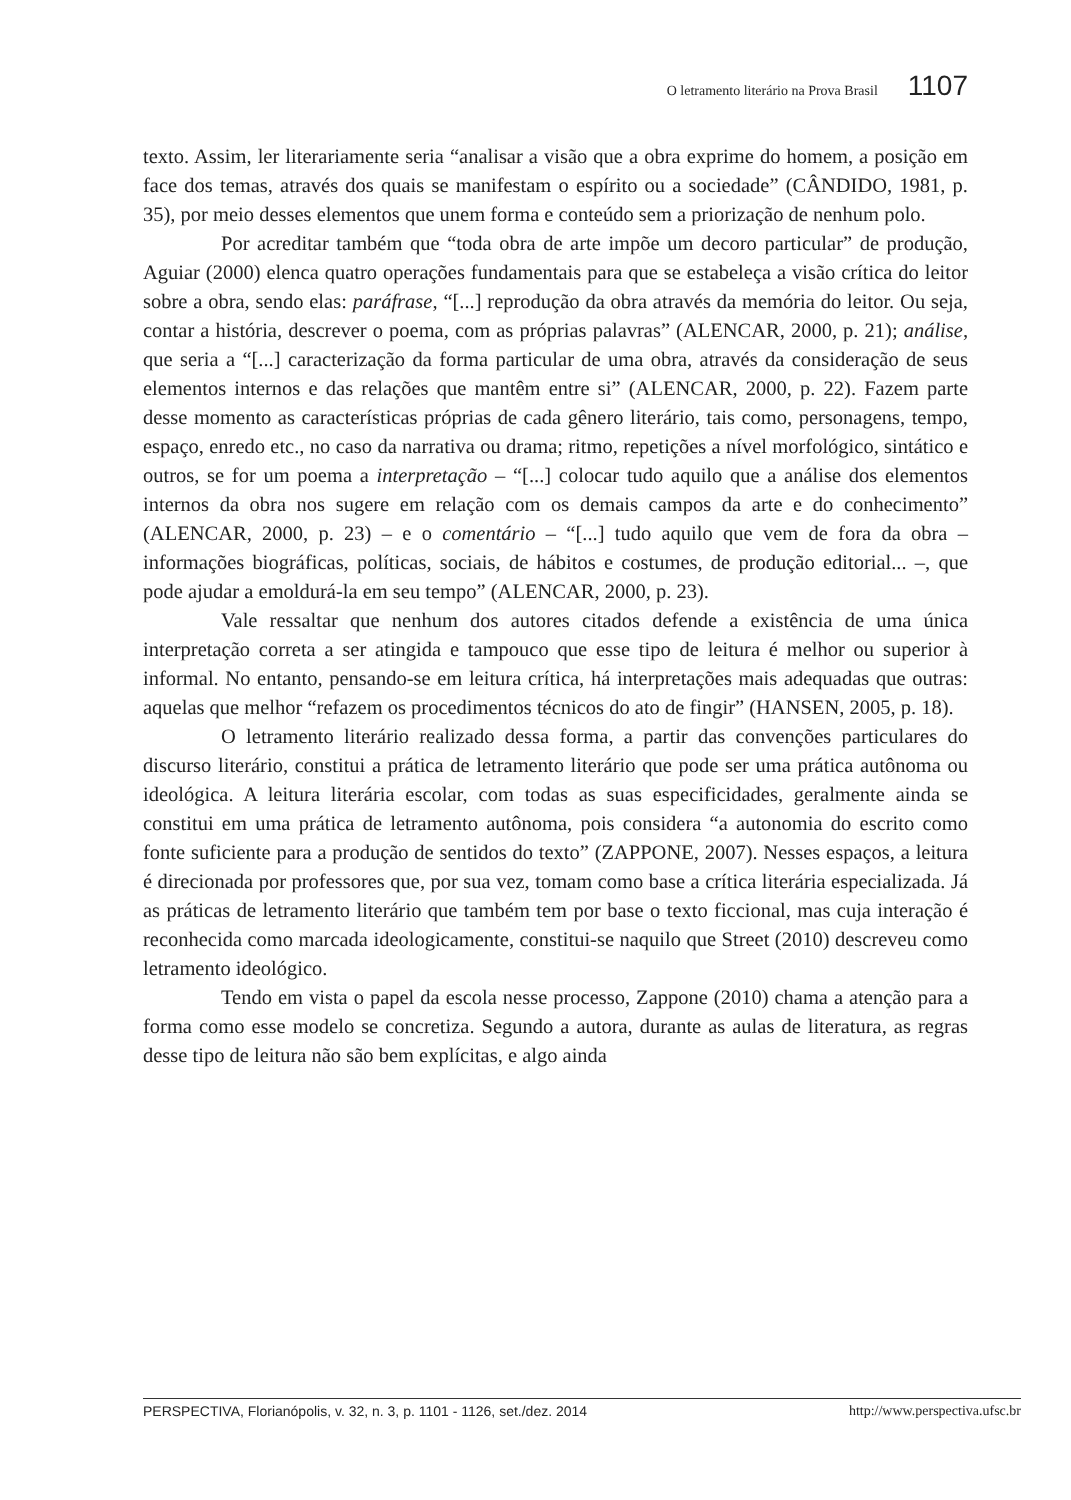O letramento literário na Prova Brasil 1107
texto. Assim, ler literariamente seria “analisar a visão que a obra exprime do homem, a posição em face dos temas, através dos quais se manifestam o espírito ou a sociedade” (CÂNDIDO, 1981, p. 35), por meio desses elementos que unem forma e conteúdo sem a priorização de nenhum polo.
Por acreditar também que “toda obra de arte impõe um decoro particular” de produção, Aguiar (2000) elenca quatro operações fundamentais para que se estabeleça a visão crítica do leitor sobre a obra, sendo elas: paráfrase, “[...] reprodução da obra através da memória do leitor. Ou seja, contar a história, descrever o poema, com as próprias palavras” (ALENCAR, 2000, p. 21); análise, que seria a “[...] caracterização da forma particular de uma obra, através da consideração de seus elementos internos e das relações que mantêm entre si” (ALENCAR, 2000, p. 22). Fazem parte desse momento as características próprias de cada gênero literário, tais como, personagens, tempo, espaço, enredo etc., no caso da narrativa ou drama; ritmo, repetições a nível morfológico, sintático e outros, se for um poema a interpretação – “[...] colocar tudo aquilo que a análise dos elementos internos da obra nos sugere em relação com os demais campos da arte e do conhecimento” (ALENCAR, 2000, p. 23) – e o comentário – “[...] tudo aquilo que vem de fora da obra – informações biográficas, políticas, sociais, de hábitos e costumes, de produção editorial... –, que pode ajudar a emoldurá-la em seu tempo” (ALENCAR, 2000, p. 23).
Vale ressaltar que nenhum dos autores citados defende a existência de uma única interpretação correta a ser atingida e tampouco que esse tipo de leitura é melhor ou superior à informal. No entanto, pensando-se em leitura crítica, há interpretações mais adequadas que outras: aquelas que melhor “refazem os procedimentos técnicos do ato de fingir” (HANSEN, 2005, p. 18).
O letramento literário realizado dessa forma, a partir das convenções particulares do discurso literário, constitui a prática de letramento literário que pode ser uma prática autônoma ou ideológica. A leitura literária escolar, com todas as suas especificidades, geralmente ainda se constitui em uma prática de letramento autônoma, pois considera “a autonomia do escrito como fonte suficiente para a produção de sentidos do texto” (ZAPPONE, 2007). Nesses espaços, a leitura é direcionada por professores que, por sua vez, tomam como base a crítica literária especializada. Já as práticas de letramento literário que também tem por base o texto ficcional, mas cuja interação é reconhecida como marcada ideologicamente, constitui-se naquilo que Street (2010) descreveu como letramento ideológico.
Tendo em vista o papel da escola nesse processo, Zappone (2010) chama a atenção para a forma como esse modelo se concretiza. Segundo a autora, durante as aulas de literatura, as regras desse tipo de leitura não são bem explícitas, e algo ainda
PERSPECTIVA, Florianópolis, v. 32, n. 3, p. 1101 - 1126, set./dez. 2014 http://www.perspectiva.ufsc.br